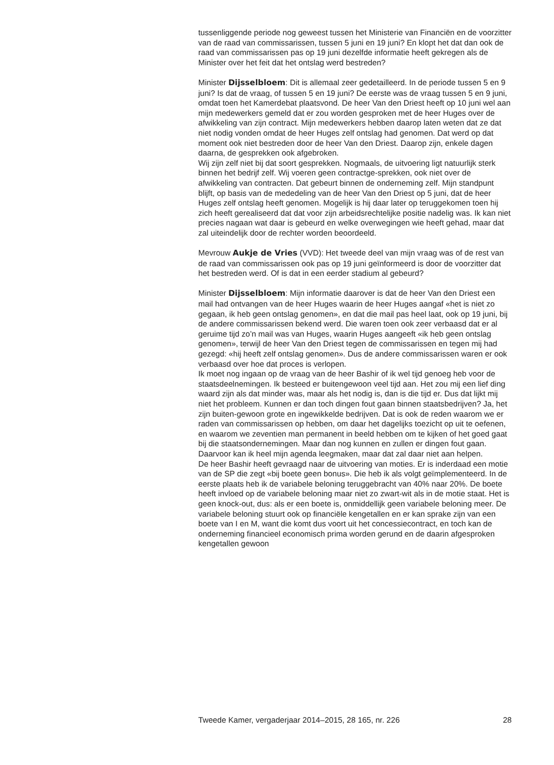tussenliggende periode nog geweest tussen het Ministerie van Financiën en de voorzitter van de raad van commissarissen, tussen 5 juni en 19 juni? En klopt het dat dan ook de raad van commissarissen pas op 19 juni dezelfde informatie heeft gekregen als de Minister over het feit dat het ontslag werd bestreden?
Minister Dijsselbloem: Dit is allemaal zeer gedetailleerd. In de periode tussen 5 en 9 juni? Is dat de vraag, of tussen 5 en 19 juni? De eerste was de vraag tussen 5 en 9 juni, omdat toen het Kamerdebat plaatsvond. De heer Van den Driest heeft op 10 juni wel aan mijn medewerkers gemeld dat er zou worden gesproken met de heer Huges over de afwikkeling van zijn contract. Mijn medewerkers hebben daarop laten weten dat ze dat niet nodig vonden omdat de heer Huges zelf ontslag had genomen. Dat werd op dat moment ook niet bestreden door de heer Van den Driest. Daarop zijn, enkele dagen daarna, de gesprekken ook afgebroken.
Wij zijn zelf niet bij dat soort gesprekken. Nogmaals, de uitvoering ligt natuurlijk sterk binnen het bedrijf zelf. Wij voeren geen contractge-sprekken, ook niet over de afwikkeling van contracten. Dat gebeurt binnen de onderneming zelf. Mijn standpunt blijft, op basis van de mededeling van de heer Van den Driest op 5 juni, dat de heer Huges zelf ontslag heeft genomen. Mogelijk is hij daar later op teruggekomen toen hij zich heeft gerealiseerd dat dat voor zijn arbeidsrechtelijke positie nadelig was. Ik kan niet precies nagaan wat daar is gebeurd en welke overwegingen wie heeft gehad, maar dat zal uiteindelijk door de rechter worden beoordeeld.
Mevrouw Aukje de Vries (VVD): Het tweede deel van mijn vraag was of de rest van de raad van commissarissen ook pas op 19 juni geïnformeerd is door de voorzitter dat het bestreden werd. Of is dat in een eerder stadium al gebeurd?
Minister Dijsselbloem: Mijn informatie daarover is dat de heer Van den Driest een mail had ontvangen van de heer Huges waarin de heer Huges aangaf «het is niet zo gegaan, ik heb geen ontslag genomen», en dat die mail pas heel laat, ook op 19 juni, bij de andere commissarissen bekend werd. Die waren toen ook zeer verbaasd dat er al geruime tijd zo’n mail was van Huges, waarin Huges aangeeft «ik heb geen ontslag genomen», terwijl de heer Van den Driest tegen de commissarissen en tegen mij had gezegd: «hij heeft zelf ontslag genomen». Dus de andere commissarissen waren er ook verbaasd over hoe dat proces is verlopen.
Ik moet nog ingaan op de vraag van de heer Bashir of ik wel tijd genoeg heb voor de staatsdeelnemingen. Ik besteed er buitengewoon veel tijd aan. Het zou mij een lief ding waard zijn als dat minder was, maar als het nodig is, dan is die tijd er. Dus dat lijkt mij niet het probleem. Kunnen er dan toch dingen fout gaan binnen staatsbedrijven? Ja, het zijn buiten-gewoon grote en ingewikkelde bedrijven. Dat is ook de reden waarom we er raden van commissarissen op hebben, om daar het dagelijks toezicht op uit te oefenen, en waarom we zeventien man permanent in beeld hebben om te kijken of het goed gaat bij die staatsondernemingen. Maar dan nog kunnen en zullen er dingen fout gaan. Daarvoor kan ik heel mijn agenda leegmaken, maar dat zal daar niet aan helpen.
De heer Bashir heeft gevraagd naar de uitvoering van moties. Er is inderdaad een motie van de SP die zegt «bij boete geen bonus». Die heb ik als volgt geïmplementeerd. In de eerste plaats heb ik de variabele beloning teruggebracht van 40% naar 20%. De boete heeft invloed op de variabele beloning maar niet zo zwart-wit als in de motie staat. Het is geen knock-out, dus: als er een boete is, onmiddellijk geen variabele beloning meer. De variabele beloning stuurt ook op financiële kengetallen en er kan sprake zijn van een boete van I en M, want die komt dus voort uit het concessiecontract, en toch kan de onderneming financieel economisch prima worden gerund en de daarin afgesproken kengetallen gewoon
Tweede Kamer, vergaderjaar 2014–2015, 28 165, nr. 226 28